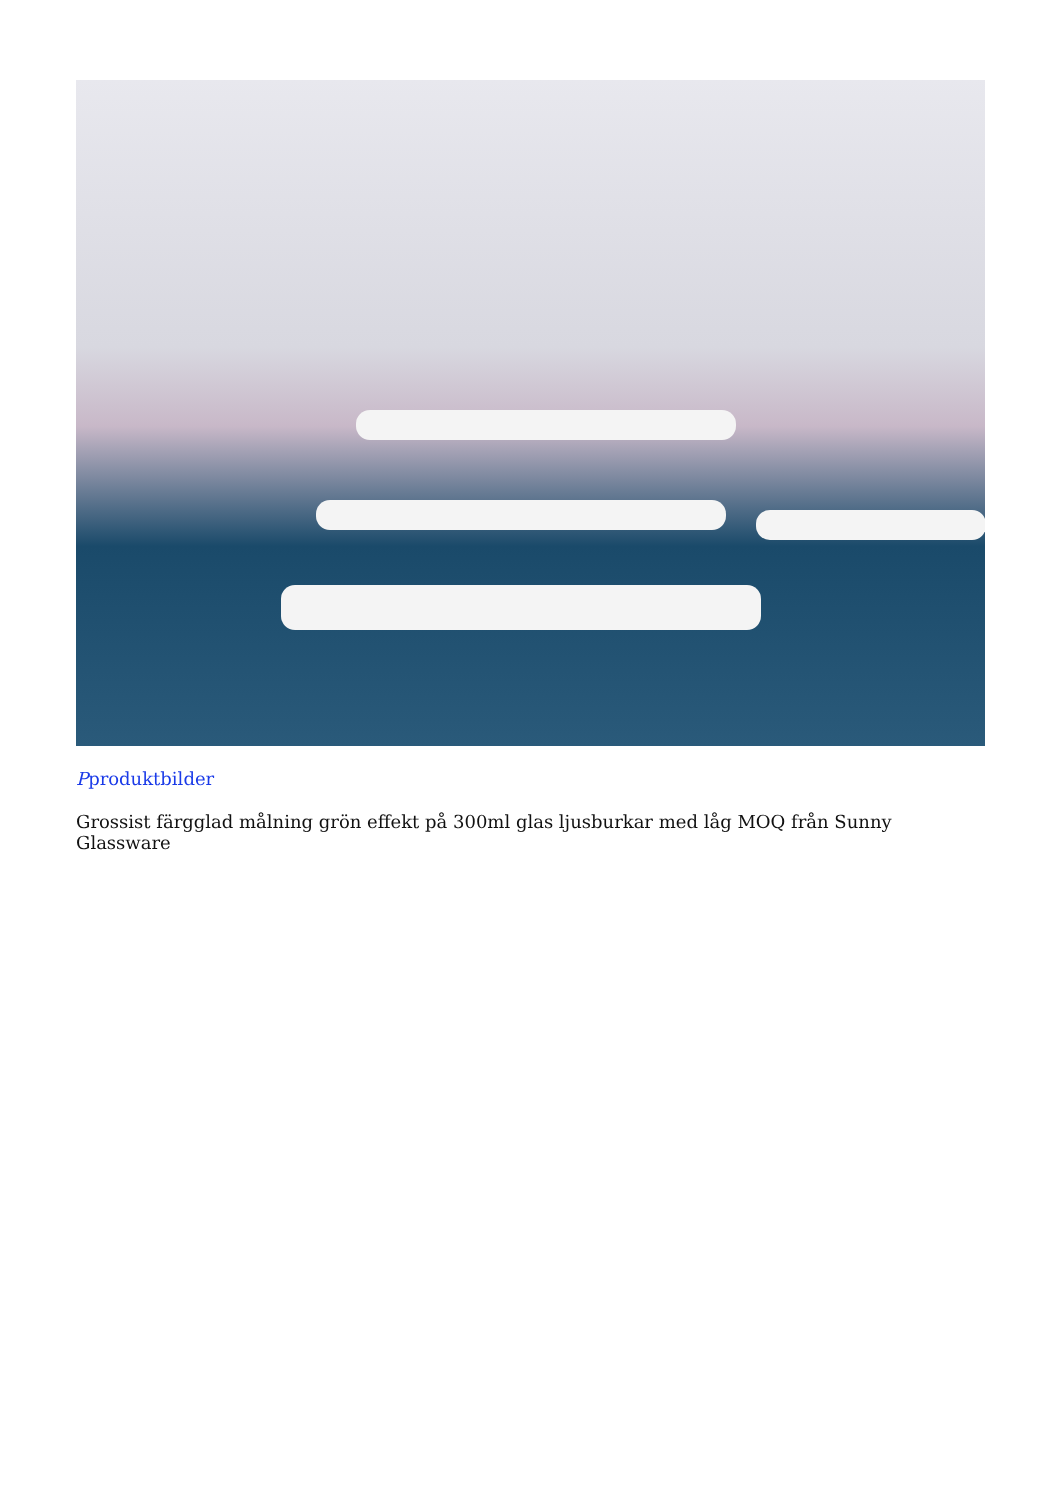Pproduktbilder
Grossist färgglad målning grön effekt på 300ml glas ljusburkar med låg MOQ från Sunny Glassware